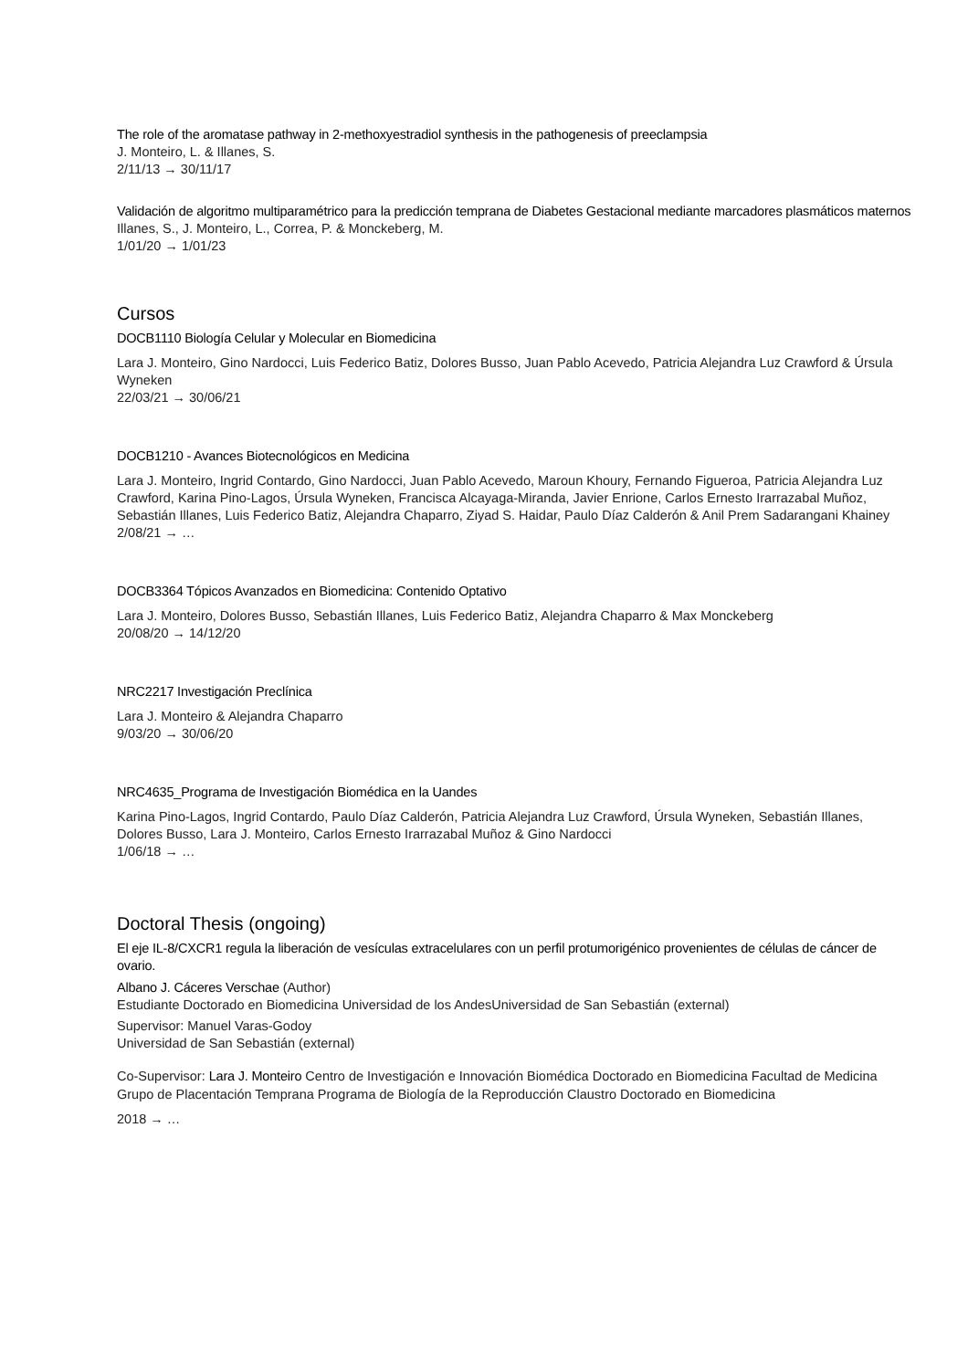The role of the aromatase pathway in 2-methoxyestradiol synthesis in the pathogenesis of preeclampsia
J. Monteiro, L. & Illanes, S.
2/11/13 → 30/11/17
Validación de algoritmo multiparamétrico para la predicción temprana de Diabetes Gestacional mediante marcadores plasmáticos maternos
Illanes, S., J. Monteiro, L., Correa, P. & Monckeberg, M.
1/01/20 → 1/01/23
Cursos
DOCB1110 Biología Celular y Molecular en Biomedicina
Lara J. Monteiro, Gino Nardocci, Luis Federico Batiz, Dolores Busso, Juan Pablo Acevedo, Patricia Alejandra Luz Crawford & Úrsula Wyneken
22/03/21 → 30/06/21
DOCB1210 - Avances Biotecnológicos en Medicina
Lara J. Monteiro, Ingrid Contardo, Gino Nardocci, Juan Pablo Acevedo, Maroun Khoury, Fernando Figueroa, Patricia Alejandra Luz Crawford, Karina Pino-Lagos, Úrsula Wyneken, Francisca Alcayaga-Miranda, Javier Enrione, Carlos Ernesto Irarrazabal Muñoz, Sebastián Illanes, Luis Federico Batiz, Alejandra Chaparro, Ziyad S. Haidar, Paulo Díaz Calderón & Anil Prem Sadarangani Khainey
2/08/21 → …
DOCB3364 Tópicos Avanzados en Biomedicina: Contenido Optativo
Lara J. Monteiro, Dolores Busso, Sebastián Illanes, Luis Federico Batiz, Alejandra Chaparro & Max Monckeberg
20/08/20 → 14/12/20
NRC2217 Investigación Preclínica
Lara J. Monteiro & Alejandra Chaparro
9/03/20 → 30/06/20
NRC4635_Programa de Investigación Biomédica en la Uandes
Karina Pino-Lagos, Ingrid Contardo, Paulo Díaz Calderón, Patricia Alejandra Luz Crawford, Úrsula Wyneken, Sebastián Illanes, Dolores Busso, Lara J. Monteiro, Carlos Ernesto Irarrazabal Muñoz & Gino Nardocci
1/06/18 → …
Doctoral Thesis (ongoing)
El eje IL-8/CXCR1 regula la liberación de vesículas extracelulares con un perfil protumorigénico provenientes de células de cáncer de ovario.
Albano J. Cáceres Verschae (Author)
Estudiante Doctorado en Biomedicina Universidad de los AndesUniversidad de San Sebastián (external)
Supervisor: Manuel Varas-Godoy
Universidad de San Sebastián (external)
Co-Supervisor: Lara J. Monteiro Centro de Investigación e Innovación Biomédica Doctorado en Biomedicina Facultad de Medicina Grupo de Placentación Temprana Programa de Biología de la Reproducción Claustro Doctorado en Biomedicina
2018 → …